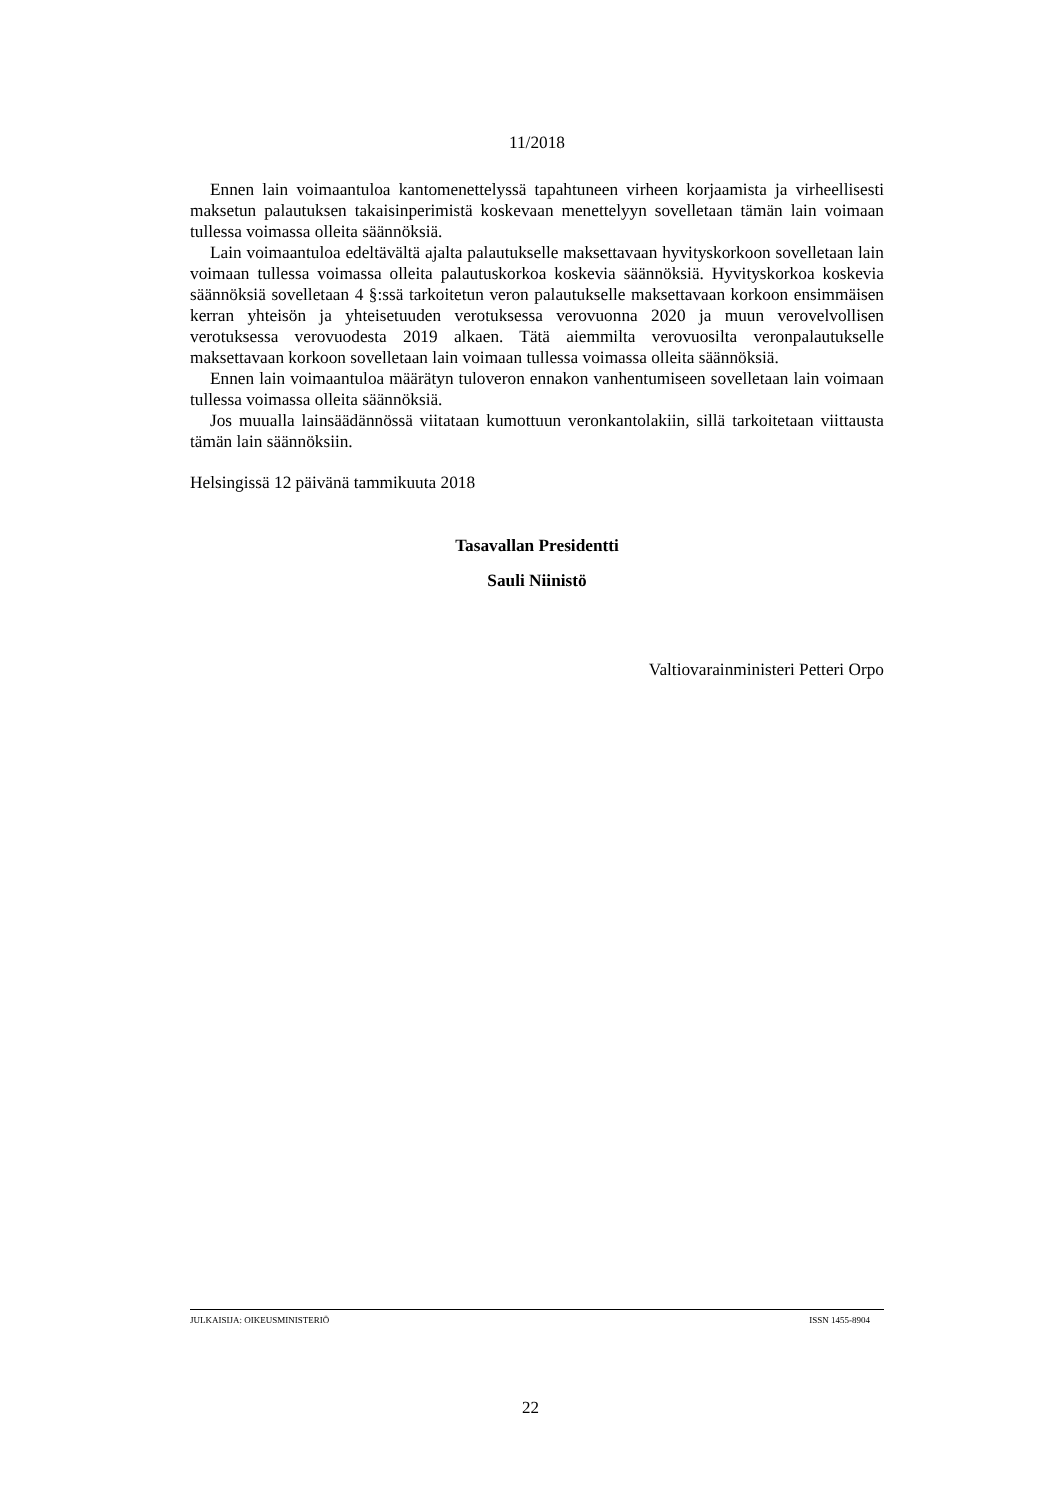11/2018
Ennen lain voimaantuloa kantomenettelyssä tapahtuneen virheen korjaamista ja virheellisesti maksetun palautuksen takaisinperimistä koskevaan menettelyyn sovelletaan tämän lain voimaan tullessa voimassa olleita säännöksiä.
Lain voimaantuloa edeltävältä ajalta palautukselle maksettavaan hyvityskorkoon sovelletaan lain voimaan tullessa voimassa olleita palautuskorkoa koskevia säännöksiä. Hyvityskorkoa koskevia säännöksiä sovelletaan 4 §:ssä tarkoitetun veron palautukselle maksettavaan korkoon ensimmäisen kerran yhteisön ja yhteisetuuden verotuksessa verovuonna 2020 ja muun verovelvollisen verotuksessa verovuodesta 2019 alkaen. Tätä aiemmilta verovuosilta veronpalautukselle maksettavaan korkoon sovelletaan lain voimaan tullessa voimassa olleita säännöksiä.
Ennen lain voimaantuloa määrätyn tuloveron ennakon vanhentumiseen sovelletaan lain voimaan tullessa voimassa olleita säännöksiä.
Jos muualla lainsäädännössä viitataan kumottuun veronkantolakiin, sillä tarkoitetaan viittausta tämän lain säännöksiin.
Helsingissä 12 päivänä tammikuuta 2018
Tasavallan Presidentti
Sauli Niinistö
Valtiovarainministeri Petteri Orpo
JULKAISIJA: OIKEUSMINISTERIÖ ISSN 1455-8904
22